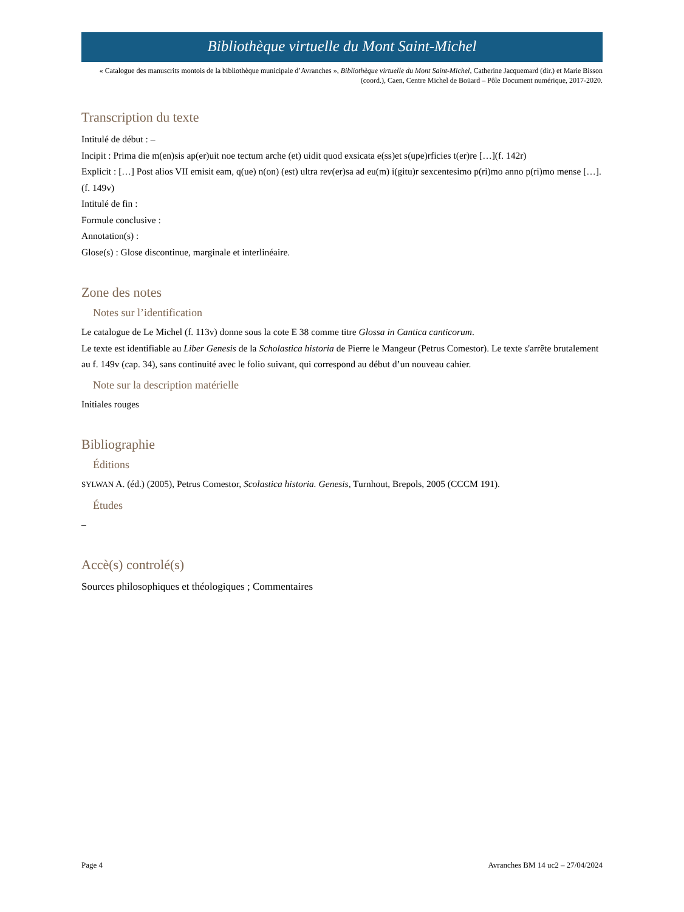Bibliothèque virtuelle du Mont Saint-Michel
« Catalogue des manuscrits montois de la bibliothèque municipale d’Avranches », Bibliothèque virtuelle du Mont Saint-Michel, Catherine Jacquemard (dir.) et Marie Bisson (coord.), Caen, Centre Michel de Boüard – Pôle Document numérique, 2017-2020.
Transcription du texte
Intitulé de début : –
Incipit : Prima die m(en)sis ap(er)uit noe tectum arche (et) uidit quod exsicata e(ss)et s(upe)rficies t(er)re […](f. 142r)
Explicit : […] Post alios VII emisit eam, q(ue) n(on) (est) ultra rev(er)sa ad eu(m) i(gitu)r sexcentesimo p(ri)mo anno p(ri)mo mense […]. (f. 149v)
Intitulé de fin :
Formule conclusive :
Annotation(s) :
Glose(s) : Glose discontinue, marginale et interlinéaire.
Zone des notes
Notes sur l’identification
Le catalogue de Le Michel (f. 113v) donne sous la cote E 38 comme titre Glossa in Cantica canticorum.
Le texte est identifiable au Liber Genesis de la Scholastica historia de Pierre le Mangeur (Petrus Comestor). Le texte s'arrête brutalement au f. 149v (cap. 34), sans continuité avec le folio suivant, qui correspond au début d’un nouveau cahier.
Note sur la description matérielle
Initiales rouges
Bibliographie
Éditions
SYLWAN A. (éd.) (2005), Petrus Comestor, Scolastica historia. Genesis, Turnhout, Brepols, 2005 (CCCM 191).
Études
–
Accè(s) controlé(s)
Sources philosophiques et théologiques ; Commentaires
Page 4 Avranches BM 14 uc2 – 27/04/2024